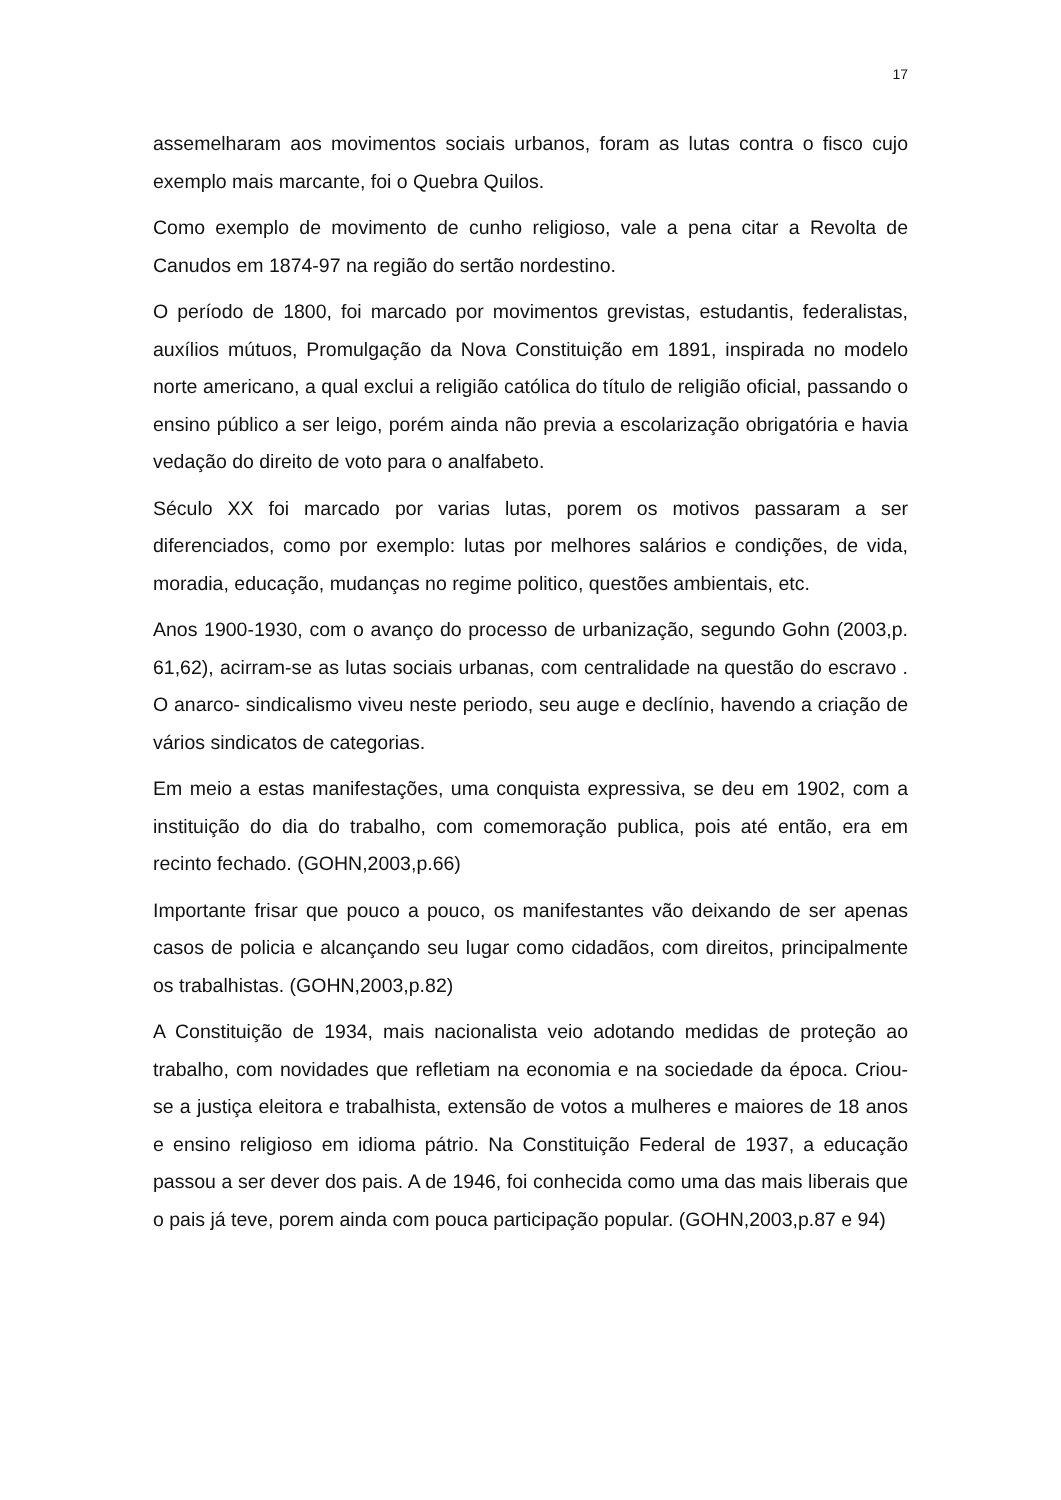17
assemelharam aos movimentos sociais urbanos, foram as lutas contra o fisco cujo exemplo mais marcante, foi o Quebra Quilos.
Como exemplo de movimento de cunho religioso, vale a pena citar a Revolta de Canudos em 1874-97 na região do sertão nordestino.
O período de 1800, foi marcado por movimentos grevistas, estudantis, federalistas, auxílios mútuos, Promulgação da Nova Constituição em 1891, inspirada no modelo norte americano, a qual exclui a religião católica do título de religião oficial, passando o ensino público a ser leigo, porém ainda não previa a escolarização obrigatória e havia vedação do direito de voto para o analfabeto.
Século XX foi marcado por varias lutas, porem os motivos passaram a ser diferenciados, como por exemplo: lutas por melhores salários e condições, de vida, moradia, educação, mudanças no regime politico, questões ambientais, etc.
Anos 1900-1930, com o avanço do processo de urbanização, segundo Gohn (2003,p. 61,62), acirram-se as lutas sociais urbanas, com centralidade na questão do escravo . O anarco- sindicalismo viveu neste periodo, seu auge e declínio, havendo a criação de vários sindicatos de categorias.
Em meio a estas manifestações, uma conquista expressiva, se deu em 1902, com a instituição do dia do trabalho, com comemoração publica, pois até então, era em recinto fechado. (GOHN,2003,p.66)
Importante frisar que pouco a pouco, os manifestantes vão deixando de ser apenas casos de policia e alcançando seu lugar como cidadãos, com direitos, principalmente os trabalhistas. (GOHN,2003,p.82)
A Constituição de 1934, mais nacionalista veio adotando medidas de proteção ao trabalho, com novidades que refletiam na economia e na sociedade da época. Criou-se a justiça eleitora e trabalhista, extensão de votos a mulheres e maiores de 18 anos e ensino religioso em idioma pátrio. Na Constituição Federal de 1937, a educação passou a ser dever dos pais. A de 1946, foi conhecida como uma das mais liberais que o pais já teve, porem ainda com pouca participação popular. (GOHN,2003,p.87 e 94)